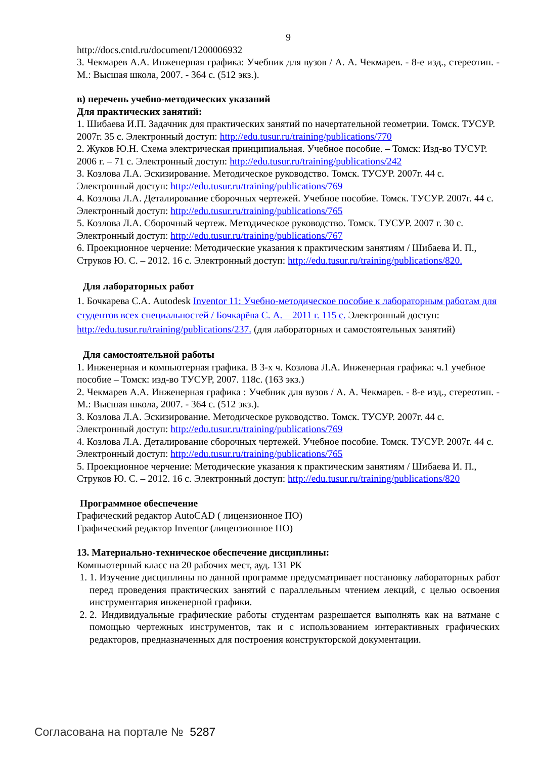9
http://docs.cntd.ru/document/1200006932
3. Чекмарев А.А. Инженерная графика: Учебник для вузов / А. А. Чекмарев. - 8-е изд., стереотип. - М.: Высшая школа, 2007. - 364 с. (512 экз.).
в) перечень учебно-методических указаний
Для практических занятий:
1. Шибаева И.П. Задачник для практических занятий по начертательной геометрии. Томск. ТУСУР. 2007г. 35 с. Электронный доступ: http://edu.tusur.ru/training/publications/770
2. Жуков Ю.Н. Схема электрическая принципиальная. Учебное пособие. – Томск: Изд-во ТУСУР. 2006 г. – 71 с. Электронный доступ: http://edu.tusur.ru/training/publications/242
3. Козлова Л.А. Эскизирование. Методическое руководство. Томск. ТУСУР. 2007г. 44 с. Электронный доступ: http://edu.tusur.ru/training/publications/769
4. Козлова Л.А. Деталирование сборочных чертежей. Учебное пособие. Томск. ТУСУР. 2007г. 44 с. Электронный доступ: http://edu.tusur.ru/training/publications/765
5. Козлова Л.А. Сборочный чертеж. Методическое руководство. Томск. ТУСУР. 2007 г. 30 с. Электронный доступ: http://edu.tusur.ru/training/publications/767
6. Проекционное черчение: Методические указания к практическим занятиям / Шибаева И. П., Струков Ю. С. – 2012. 16 с. Электронный доступ: http://edu.tusur.ru/training/publications/820.
Для лабораторных работ
1. Бочкарева С.А. Autodesk Inventor 11: Учебно-методическое пособие к лабораторным работам для студентов всех специальностей / Бочкарёва С. А. – 2011 г. 115 с. Электронный доступ: http://edu.tusur.ru/training/publications/237. (для лабораторных и самостоятельных занятий)
Для самостоятельной работы
1. Инженерная и компьютерная графика. В 3-х ч. Козлова Л.А. Инженерная графика: ч.1 учебное пособие – Томск: изд-во ТУСУР, 2007. 118с. (163 экз.)
2. Чекмарев А.А. Инженерная графика : Учебник для вузов / А. А. Чекмарев. - 8-е изд., стереотип. - М.: Высшая школа, 2007. - 364 с. (512 экз.).
3. Козлова Л.А. Эскизирование. Методическое руководство. Томск. ТУСУР. 2007г. 44 с. Электронный доступ: http://edu.tusur.ru/training/publications/769
4. Козлова Л.А. Деталирование сборочных чертежей. Учебное пособие. Томск. ТУСУР. 2007г. 44 с. Электронный доступ: http://edu.tusur.ru/training/publications/765
5. Проекционное черчение: Методические указания к практическим занятиям / Шибаева И. П., Струков Ю. С. – 2012. 16 с. Электронный доступ: http://edu.tusur.ru/training/publications/820
Программное обеспечение
Графический редактор AutoCAD ( лицензионное ПО)
Графический редактор Inventor (лицензионное ПО)
13. Материально-техническое обеспечение дисциплины:
Компьютерный класс на 20 рабочих мест, ауд. 131 РК
1. 1. Изучение дисциплины по данной программе предусматривает постановку лабораторных работ перед проведения практических занятий с параллельным чтением лекций, с целью освоения инструментария инженерной графики.
2. 2. Индивидуальные графические работы студентам разрешается выполнять как на ватмане с помощью чертежных инструментов, так и с использованием интерактивных графических редакторов, предназначенных для построения конструкторской документации.
Согласована на портале № 5287